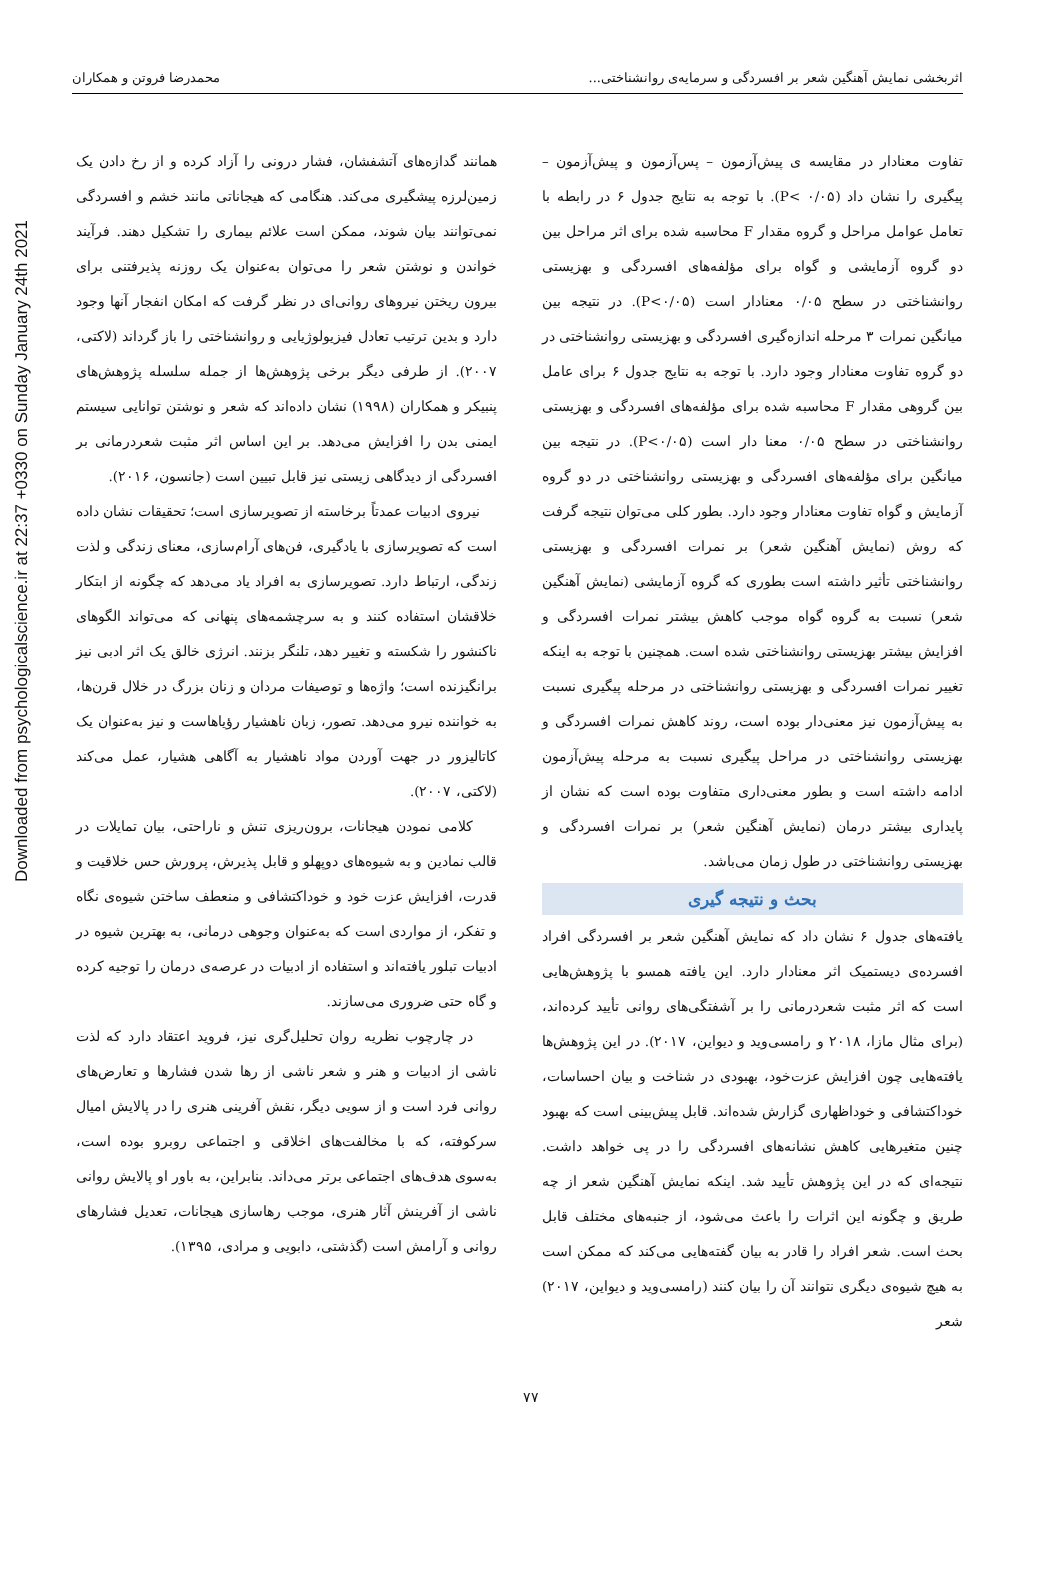Downloaded from psychologicalscience.ir at 22:37 +0330 on Sunday January 24th 2021
اثربخشی نمایش آهنگین شعر بر افسردگی و سرمایه‌ی روانشناختی... محمدرضا فروتن و همکاران
تفاوت معنادار در مقایسه ی پیش‌آزمون – پس‌آزمون و پیش‌آزمون – پیگیری را نشان داد (P< ۰/۰۵). با توجه به نتایج جدول ۶ در رابطه با تعامل عوامل مراحل و گروه مقدار F محاسبه شده برای اثر مراحل بین دو گروه آزمایشی و گواه برای مؤلفه‌های افسردگی و بهزیستی روانشناختی در سطح ۰/۰۵ معنادار است (P<۰/۰۵). در نتیجه بین میانگین نمرات ۳ مرحله اندازه‌گیری افسردگی و بهزیستی روانشناختی در دو گروه تفاوت معنادار وجود دارد. با توجه به نتایج جدول ۶ برای عامل بین گروهی مقدار F محاسبه شده برای مؤلفه‌های افسردگی و بهزیستی روانشناختی در سطح ۰/۰۵ معنا دار است (P<۰/۰۵). در نتیجه بین میانگین برای مؤلفه‌های افسردگی و بهزیستی روانشناختی در دو گروه آزمایش و گواه تفاوت معنادار وجود دارد. بطور کلی می‌توان نتیجه گرفت که روش (نمایش آهنگین شعر) بر نمرات افسردگی و بهزیستی روانشناختی تأثیر داشته است بطوری که گروه آزمایشی (نمایش آهنگین شعر) نسبت به گروه گواه موجب کاهش بیشتر نمرات افسردگی و افزایش بیشتر بهزیستی روانشناختی شده است. همچنین با توجه به اینکه تغییر نمرات افسردگی و بهزیستی روانشناختی در مرحله پیگیری نسبت به پیش‌آزمون نیز معنی‌دار بوده است، روند کاهش نمرات افسردگی و بهزیستی روانشناختی در مراحل پیگیری نسبت به مرحله پیش‌آزمون ادامه داشته است و بطور معنی‌داری متفاوت بوده است که نشان از پایداری بیشتر درمان (نمایش آهنگین شعر) بر نمرات افسردگی و بهزیستی روانشناختی در طول زمان می‌باشد.
بحث و نتیجه گیری
یافته‌های جدول ۶ نشان داد که نمایش آهنگین شعر بر افسردگی افراد افسرده‌ی دیستمیک اثر معنادار دارد. این یافته همسو با پژوهش‌هایی است که اثر مثبت شعردرمانی را بر آشفتگی‌های روانی تأیید کرده‌اند، (برای مثال مازا، ۲۰۱۸ و رامسی‌وید و دیواین، ۲۰۱۷). در این پژوهش‌ها یافته‌هایی چون افزایش عزت‌خود، بهبودی در شناخت و بیان احساسات، خوداکتشافی و خوداظهاری گزارش شده‌اند. قابل پیش‌بینی است که بهبود چنین متغیرهایی کاهش نشانه‌های افسردگی را در پی خواهد داشت. نتیجه‌ای که در این پژوهش تأیید شد. اینکه نمایش آهنگین شعر از چه طریق و چگونه این اثرات را باعث می‌شود، از جنبه‌های مختلف قابل بحث است. شعر افراد را قادر به بیان گفته‌هایی می‌کند که ممکن است به هیچ شیوه‌ی دیگری نتوانند آن را بیان کنند (رامسی‌وید و دیواین، ۲۰۱۷) شعر
همانند گدازه‌های آتشفشان، فشار درونی را آزاد کرده و از رخ دادن یک زمین‌لرزه پیشگیری می‌کند. هنگامی که هیجاناتی مانند خشم و افسردگی نمی‌توانند بیان شوند، ممکن است علائم بیماری را تشکیل دهند. فرآیند خواندن و نوشتن شعر را می‌توان به‌عنوان یک روزنه پذیرفتنی برای بیرون ریختن نیروهای روانی‌ای در نظر گرفت که امکان انفجار آنها وجود دارد و بدین ترتیب تعادل فیزیولوژیایی و روانشناختی را باز گرداند (لاکتی، ۲۰۰۷). از طرفی دیگر برخی پژوهش‌ها از جمله سلسله پژوهش‌های پنبیکر و همکاران (۱۹۹۸) نشان داده‌اند که شعر و نوشتن توانایی سیستم ایمنی بدن را افزایش می‌دهد. بر این اساس اثر مثبت شعردرمانی بر افسردگی از دیدگاهی زیستی نیز قابل تبیین است (جانسون، ۲۰۱۶).
نیروی ادبیات عمدتاً برخاسته از تصویرسازی است؛ تحقیقات نشان داده است که تصویرسازی با یادگیری، فن‌های آرام‌سازی، معنای زندگی و لذت زندگی، ارتباط دارد. تصویرسازی به افراد یاد می‌دهد که چگونه از ابتکار خلاقشان استفاده کنند و به سرچشمه‌های پنهانی که می‌تواند الگوهای ناکنشور را شکسته و تغییر دهد، تلنگر بزنند. انرژی خالق یک اثر ادبی نیز برانگیزنده است؛ واژه‌ها و توصیفات مردان و زنان بزرگ در خلال قرن‌ها، به خواننده نیرو می‌دهد. تصور، زبان ناهشیار رؤیاهاست و نیز به‌عنوان یک کاتالیزور در جهت آوردن مواد ناهشیار به آگاهی هشیار، عمل می‌کند (لاکتی، ۲۰۰۷).
کلامی نمودن هیجانات، برون‌ریزی تنش و ناراحتی، بیان تمایلات در قالب نمادین و به شیوه‌های دوپهلو و قابل پذیرش، پرورش حس خلاقیت و قدرت، افزایش عزت خود و خوداکتشافی و منعطف ساختن شیوه‌ی نگاه و تفکر، از مواردی است که به‌عنوان وجوهی درمانی، به بهترین شیوه در ادبیات تبلور یافته‌اند و استفاده از ادبیات در عرصه‌ی درمان را توجیه کرده و گاه حتی ضروری می‌سازند.
در چارچوب نظریه روان تحلیل‌گری نیز، فروید اعتقاد دارد که لذت ناشی از ادبیات و هنر و شعر ناشی از رها شدن فشارها و تعارض‌های روانی فرد است و از سویی دیگر، نقش آفرینی هنری را در پالایش امیال سرکوفته، که با مخالفت‌های اخلاقی و اجتماعی روبرو بوده است، به‌سوی هدف‌های اجتماعی برتر می‌داند. بنابراین، به باور او پالایش روانی ناشی از آفرینش آثار هنری، موجب رهاسازی هیجانات، تعدیل فشارهای روانی و آرامش است (گذشتی، دابویی و مرادی، ۱۳۹۵).
۷۷